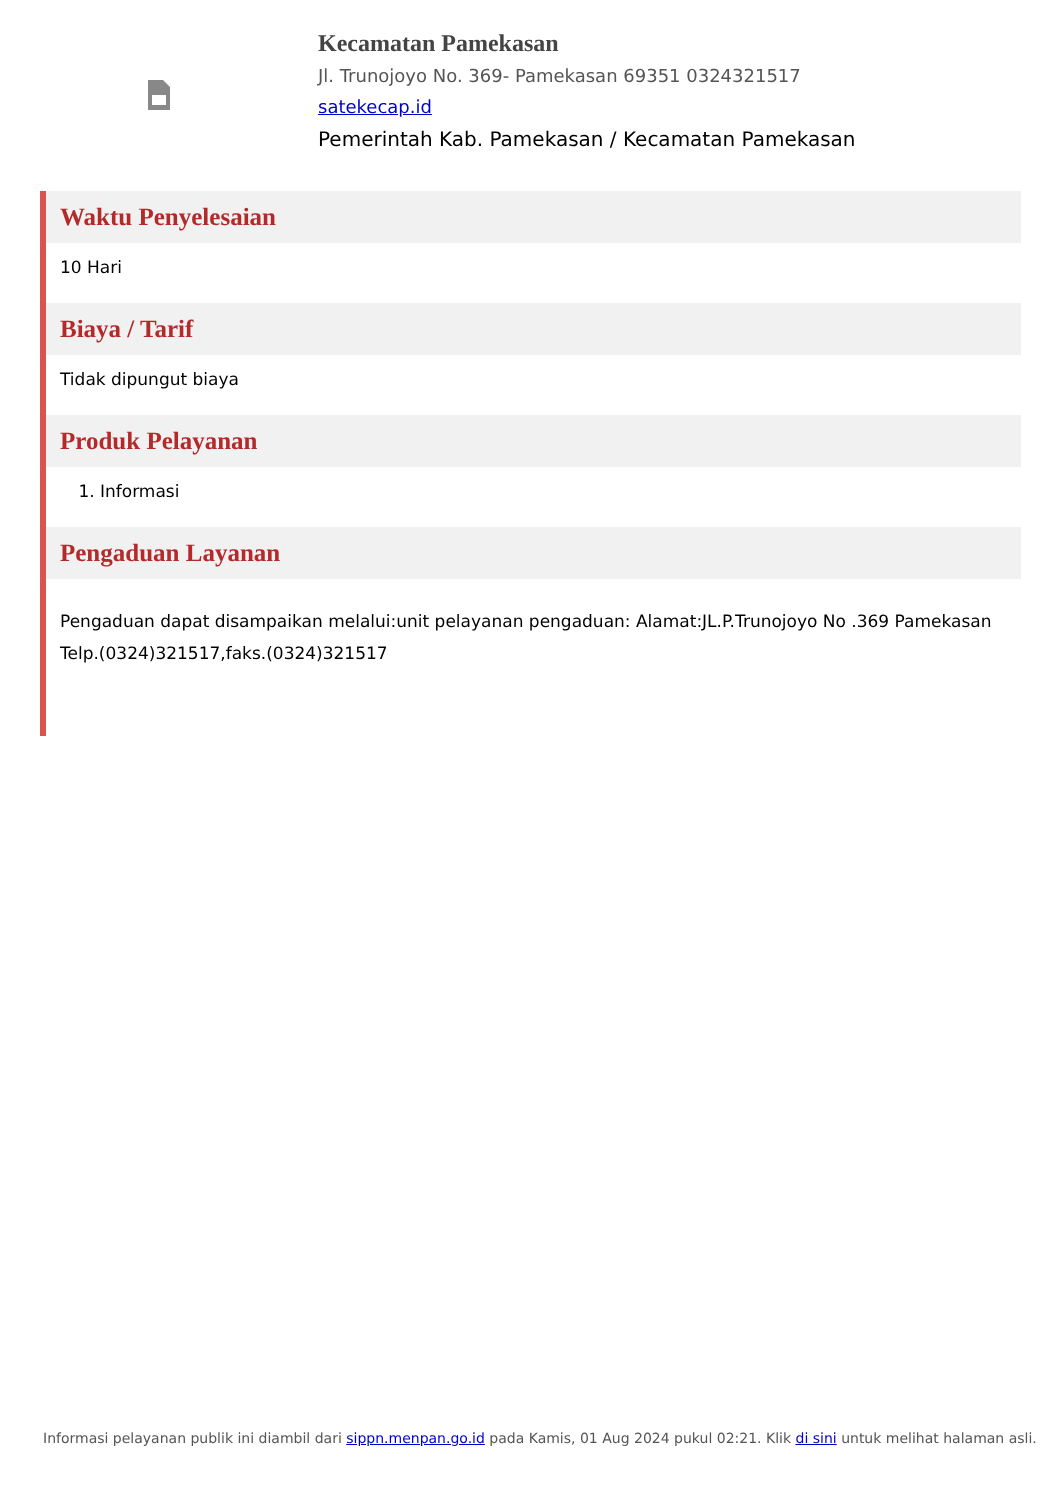Kecamatan Pamekasan
Jl. Trunojoyo No. 369- Pamekasan 69351 0324321517
satekecap.id
Pemerintah Kab. Pamekasan / Kecamatan Pamekasan
Waktu Penyelesaian
10 Hari
Biaya / Tarif
Tidak dipungut biaya
Produk Pelayanan
1. Informasi
Pengaduan Layanan
Pengaduan dapat disampaikan melalui:unit pelayanan pengaduan: Alamat:JL.P.Trunojoyo No .369 Pamekasan Telp.(0324)321517,faks.(0324)321517
Informasi pelayanan publik ini diambil dari sippn.menpan.go.id pada Kamis, 01 Aug 2024 pukul 02:21. Klik di sini untuk melihat halaman asli.